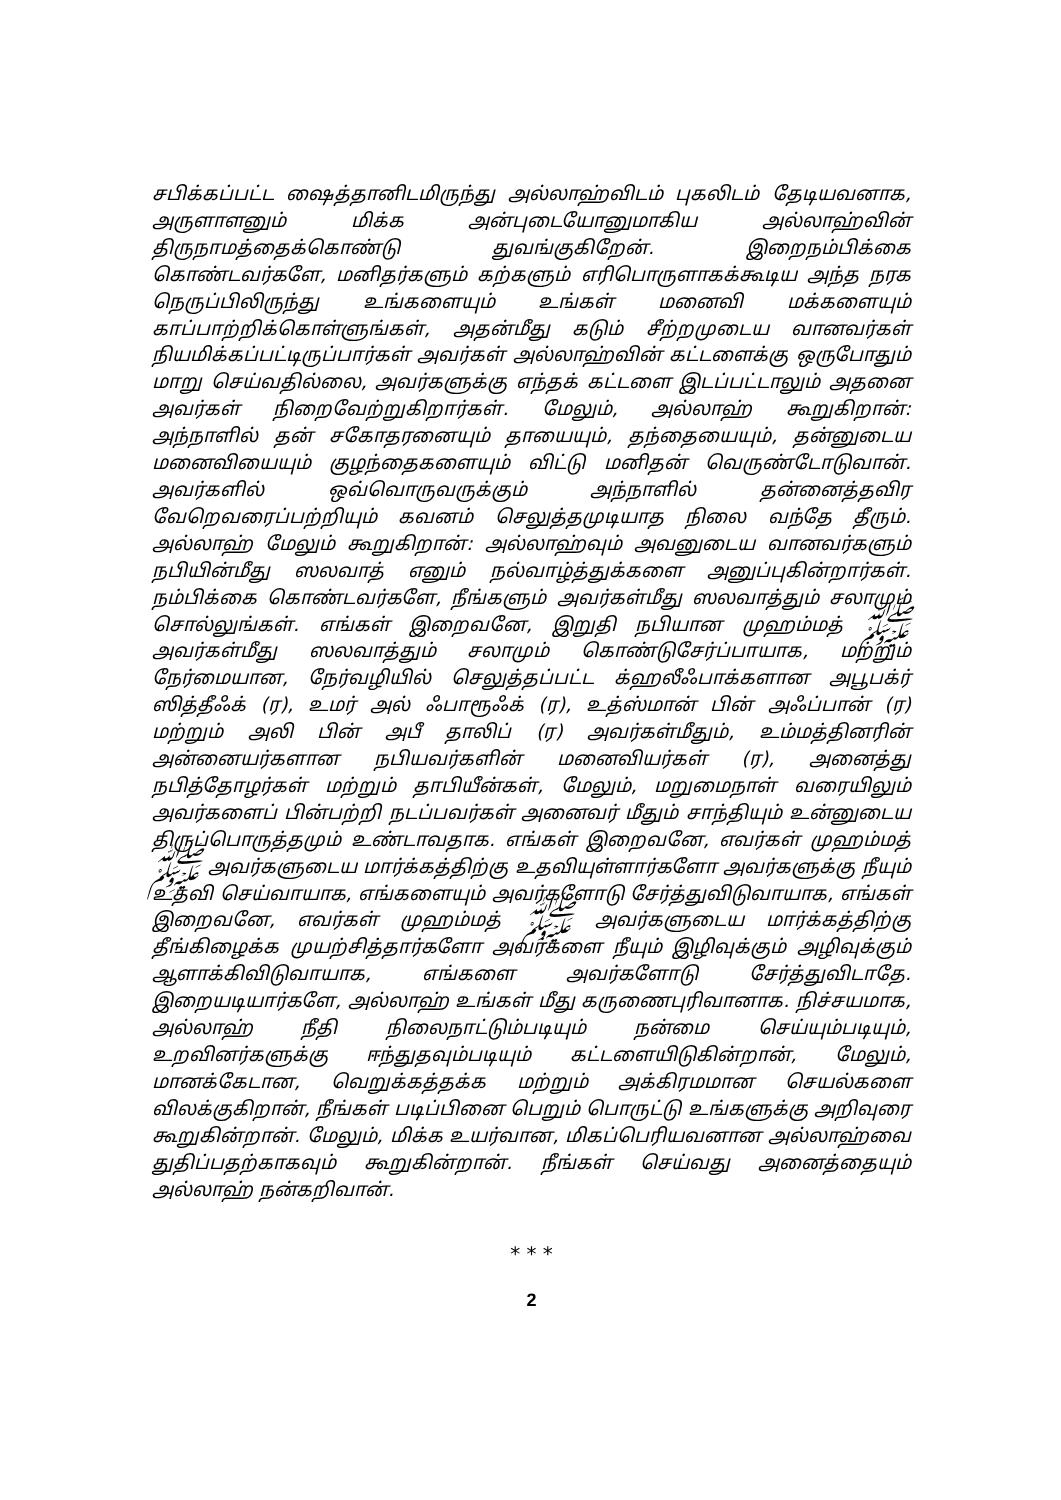சபிக்கப்பட்ட ஷைத்தானிடமிருந்து அல்லாஹ்விடம் புகலிடம் தேடியவனாக, அருளாளனும் மிக்க அன்புடையோனுமாகிய அல்லாஹ்வின் திருநாமத்தைக்கொண்டு துவங்குகிறேன். இறைநம்பிக்கை கொண்டவர்களே, மனிதர்களும் கற்களும் எரிபொருளாகக்கூடிய அந்த நரக நெருப்பிலிருந்து உங்களையும் உங்கள் மனைவி மக்களையும் காப்பாற்றிக்கொள்ளுங்கள், அதன்மீது கடும் சீற்றமுடைய வானவர்கள் நியமிக்கப்பட்டிருப்பார்கள் அவர்கள் அல்லாஹ்வின் கட்டளைக்கு ஒருபோதும் மாறு செய்வதில்லை, அவர்களுக்கு எந்தக் கட்டளை இடப்பட்டாலும் அதனை அவர்கள் நிறைவேற்றுகிறார்கள். மேலும், அல்லாஹ் கூறுகிறான்: அந்நாளில் தன் சகோதரனையும் தாயையும், தந்தையையும், தன்னுடைய மனைவியையும் குழந்தைகளையும் விட்டு மனிதன் வெருண்டோடுவான். அவர்களில் ஒவ்வொருவருக்கும் அந்நாளில் தன்னைத்தவிர வேறெவரைப்பற்றியும் கவனம் செலுத்தமுடியாத நிலை வந்தே தீரும். அல்லாஹ் மேலும் கூறுகிறான்: அல்லாஹ்வும் அவனுடைய வானவர்களும் நபியின்மீது ஸலவாத் எனும் நல்வாழ்த்துக்களை அனுப்புகின்றார்கள். நம்பிக்கை கொண்டவர்களே, நீங்களும் அவர்கள்மீது ஸலவாத்தும் சலாமும் சொல்லுங்கள். எங்கள் இறைவனே, இறுதி நபியான முஹம்மத் ﷺ அவர்கள்மீது ஸலவாத்தும் சலாமும் கொண்டுசேர்ப்பாயாக, மற்றும் நேர்மையான, நேர்வழியில் செலுத்தப்பட்ட க்ஹலீஃபாக்களான அபூபக்ர் ஸித்தீஃக் (ர), உமர் அல் ஃபாரூஃக் (ர), உத்ஸ்மான் பின் அஃப்பான் (ர) மற்றும் அலி பின் அபீ தாலிப் (ர) அவர்கள்மீதும், உம்மத்தினரின் அன்னையர்களான நபியவர்களின் மனைவியர்கள் (ர), அனைத்து நபித்தோழர்கள் மற்றும் தாபியீன்கள், மேலும், மறுமைநாள் வரையிலும் அவர்களைப் பின்பற்றி நடப்பவர்கள் அனைவர் மீதும் சாந்தியும் உன்னுடைய திருப்பொருத்தமும் உண்டாவதாக. எங்கள் இறைவனே, எவர்கள் முஹம்மத் ﷺ அவர்களுடைய மார்க்கத்திற்கு உதவியுள்ளார்களோ அவர்களுக்கு நீயும் உதவி செய்வாயாக, எங்களையும் அவர்களோடு சேர்த்துவிடுவாயாக, எங்கள் இறைவனே, எவர்கள் முஹம்மத் ﷺ அவர்களுடைய மார்க்கத்திற்கு தீங்கிழைக்க முயற்சித்தார்களோ அவர்களை நீயும் இழிவுக்கும் அழிவுக்கும் ஆளாக்கிவிடுவாயாக, எங்களை அவர்களோடு சேர்த்துவிடாதே. இறையடியார்களே, அல்லாஹ் உங்கள் மீது கருணைபுரிவானாக. நிச்சயமாக, அல்லாஹ் நீதி நிலைநாட்டும்படியும் நன்மை செய்யும்படியும், உறவினர்களுக்கு ஈந்துதவும்படியும் கட்டளையிடுகின்றான், மேலும், மானக்கேடான, வெறுக்கத்தக்க மற்றும் அக்கிரமமான செயல்களை விலக்குகிறான், நீங்கள் படிப்பினை பெறும் பொருட்டு உங்களுக்கு அறிவுரை கூறுகின்றான். மேலும், மிக்க உயர்வான, மிகப்பெரியவனான அல்லாஹ்வை துதிப்பதற்காகவும் கூறுகின்றான். நீங்கள் செய்வது அனைத்தையும் அல்லாஹ் நன்கறிவான்.
* * *
2